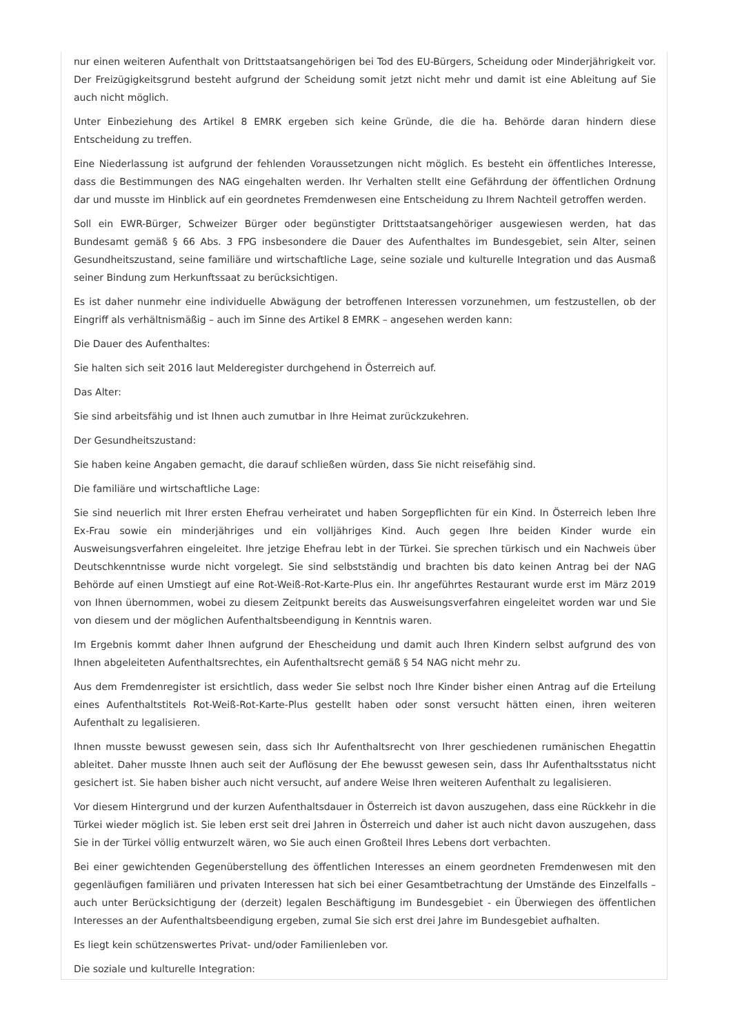nur einen weiteren Aufenthalt von Drittstaatsangehörigen bei Tod des EU-Bürgers, Scheidung oder Minderjährigkeit vor. Der Freizügigkeitsgrund besteht aufgrund der Scheidung somit jetzt nicht mehr und damit ist eine Ableitung auf Sie auch nicht möglich.
Unter Einbeziehung des Artikel 8 EMRK ergeben sich keine Gründe, die die ha. Behörde daran hindern diese Entscheidung zu treffen.
Eine Niederlassung ist aufgrund der fehlenden Voraussetzungen nicht möglich. Es besteht ein öffentliches Interesse, dass die Bestimmungen des NAG eingehalten werden. Ihr Verhalten stellt eine Gefährdung der öffentlichen Ordnung dar und musste im Hinblick auf ein geordnetes Fremdenwesen eine Entscheidung zu Ihrem Nachteil getroffen werden.
Soll ein EWR-Bürger, Schweizer Bürger oder begünstigter Drittstaatsangehöriger ausgewiesen werden, hat das Bundesamt gemäß § 66 Abs. 3 FPG insbesondere die Dauer des Aufenthaltes im Bundesgebiet, sein Alter, seinen Gesundheitszustand, seine familiäre und wirtschaftliche Lage, seine soziale und kulturelle Integration und das Ausmaß seiner Bindung zum Herkunftssaat zu berücksichtigen.
Es ist daher nunmehr eine individuelle Abwägung der betroffenen Interessen vorzunehmen, um festzustellen, ob der Eingriff als verhältnismäßig – auch im Sinne des Artikel 8 EMRK – angesehen werden kann:
Die Dauer des Aufenthaltes:
Sie halten sich seit 2016 laut Melderegister durchgehend in Österreich auf.
Das Alter:
Sie sind arbeitsfähig und ist Ihnen auch zumutbar in Ihre Heimat zurückzukehren.
Der Gesundheitszustand:
Sie haben keine Angaben gemacht, die darauf schließen würden, dass Sie nicht reisefähig sind.
Die familiäre und wirtschaftliche Lage:
Sie sind neuerlich mit Ihrer ersten Ehefrau verheiratet und haben Sorgepflichten für ein Kind. In Österreich leben Ihre Ex-Frau sowie ein minderjähriges und ein volljähriges Kind. Auch gegen Ihre beiden Kinder wurde ein Ausweisungsverfahren eingeleitet. Ihre jetzige Ehefrau lebt in der Türkei. Sie sprechen türkisch und ein Nachweis über Deutschkenntnisse wurde nicht vorgelegt. Sie sind selbstständig und brachten bis dato keinen Antrag bei der NAG Behörde auf einen Umstiegt auf eine Rot-Weiß-Rot-Karte-Plus ein. Ihr angeführtes Restaurant wurde erst im März 2019 von Ihnen übernommen, wobei zu diesem Zeitpunkt bereits das Ausweisungsverfahren eingeleitet worden war und Sie von diesem und der möglichen Aufenthaltsbeendigung in Kenntnis waren.
Im Ergebnis kommt daher Ihnen aufgrund der Ehescheidung und damit auch Ihren Kindern selbst aufgrund des von Ihnen abgeleiteten Aufenthaltsrechtes, ein Aufenthaltsrecht gemäß § 54 NAG nicht mehr zu.
Aus dem Fremdenregister ist ersichtlich, dass weder Sie selbst noch Ihre Kinder bisher einen Antrag auf die Erteilung eines Aufenthaltstitels Rot-Weiß-Rot-Karte-Plus gestellt haben oder sonst versucht hätten einen, ihren weiteren Aufenthalt zu legalisieren.
Ihnen musste bewusst gewesen sein, dass sich Ihr Aufenthaltsrecht von Ihrer geschiedenen rumänischen Ehegattin ableitet. Daher musste Ihnen auch seit der Auflösung der Ehe bewusst gewesen sein, dass Ihr Aufenthaltsstatus nicht gesichert ist. Sie haben bisher auch nicht versucht, auf andere Weise Ihren weiteren Aufenthalt zu legalisieren.
Vor diesem Hintergrund und der kurzen Aufenthaltsdauer in Österreich ist davon auszugehen, dass eine Rückkehr in die Türkei wieder möglich ist. Sie leben erst seit drei Jahren in Österreich und daher ist auch nicht davon auszugehen, dass Sie in der Türkei völlig entwurzelt wären, wo Sie auch einen Großteil Ihres Lebens dort verbachten.
Bei einer gewichtenden Gegenüberstellung des öffentlichen Interesses an einem geordneten Fremdenwesen mit den gegenläufigen familiären und privaten Interessen hat sich bei einer Gesamtbetrachtung der Umstände des Einzelfalls – auch unter Berücksichtigung der (derzeit) legalen Beschäftigung im Bundesgebiet - ein Überwiegen des öffentlichen Interesses an der Aufenthaltsbeendigung ergeben, zumal Sie sich erst drei Jahre im Bundesgebiet aufhalten.
Es liegt kein schützenswertes Privat- und/oder Familienleben vor.
Die soziale und kulturelle Integration: